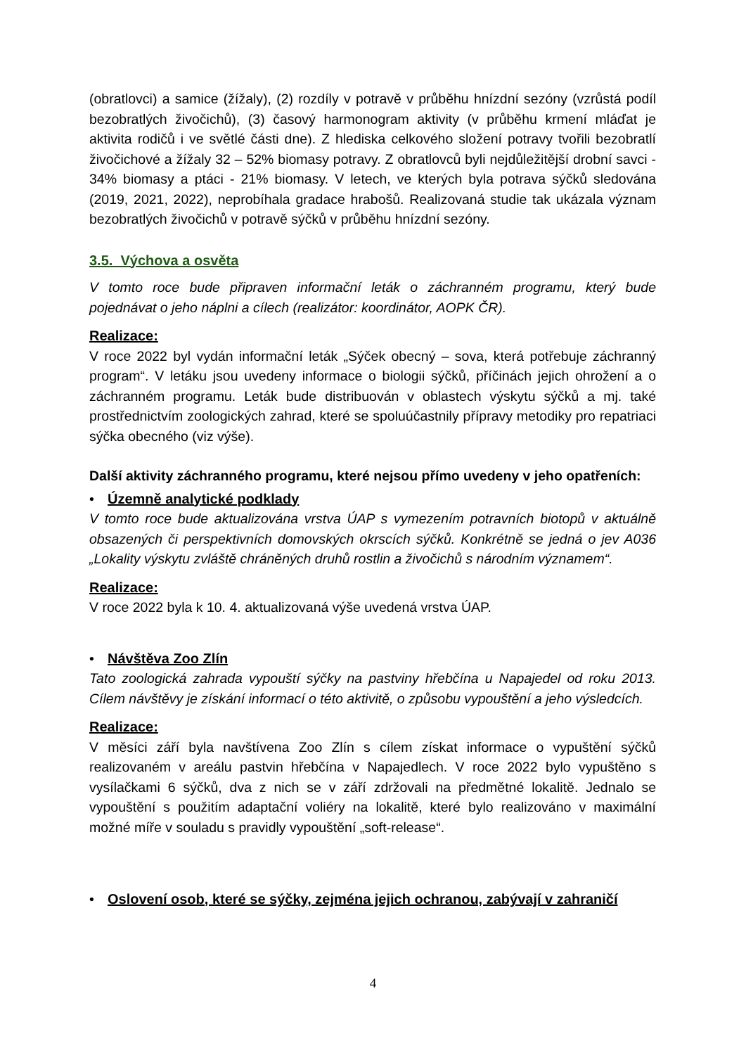(obratlovci) a samice (žížaly), (2) rozdíly v potravě v průběhu hnízdní sezóny (vzrůstá podíl bezobratlých živočichů), (3) časový harmonogram aktivity (v průběhu krmení mláďat je aktivita rodičů i ve světlé části dne). Z hlediska celkového složení potravy tvořili bezobratlí živočichové a žížaly 32 – 52% biomasy potravy. Z obratlovců byli nejdůležitější drobní savci - 34% biomasy a ptáci - 21% biomasy. V letech, ve kterých byla potrava sýčků sledována (2019, 2021, 2022), neprobíhala gradace hrabošů. Realizovaná studie tak ukázala význam bezobratlých živočichů v potravě sýčků v průběhu hnízdní sezóny.
3.5. Výchova a osvěta
V tomto roce bude připraven informační leták o záchranném programu, který bude pojednávat o jeho náplni a cílech (realizátor: koordinátor, AOPK ČR).
Realizace:
V roce 2022 byl vydán informační leták „Sýček obecný – sova, která potřebuje záchranný program“. V letáku jsou uvedeny informace o biologii sýčků, příčinách jejich ohrožení a o záchranném programu. Leták bude distribuován v oblastech výskytu sýčků a mj. také prostřednictvím zoologických zahrad, které se spoluúčastnily přípravy metodiky pro repatriaci sýčka obecného (viz výše).
Další aktivity záchranného programu, které nejsou přímo uvedeny v jeho opatřeních:
• Územně analytické podklady
V tomto roce bude aktualizována vrstva ÚAP s vymezením potravních biotopů v aktuálně obsazených či perspektivních domovských okrscích sýčků. Konkrétně se jedná o jev A036 „Lokality výskytu zvláště chráněných druhů rostlin a živočichů s národním významem“.
Realizace:
V roce 2022 byla k 10. 4. aktualizovaná výše uvedená vrstva ÚAP.
• Návštěva Zoo Zlín
Tato zoologická zahrada vypouští sýčky na pastviny hřebčína u Napajedel od roku 2013. Cílem návštěvy je získání informací o této aktivitě, o způsobu vypouštění a jeho výsledcích.
Realizace:
V měsíci září byla navštívena Zoo Zlín s cílem získat informace o vypuštění sýčků realizovaném v areálu pastvin hřebčína v Napajedlech. V roce 2022 bylo vypuštěno s vysílačkami 6 sýčků, dva z nich se v září zdržovali na předmětné lokalitě. Jednalo se vypouštění s použitím adaptační voliéry na lokalitě, které bylo realizováno v maximální možné míře v souladu s pravidly vypouštění „soft-release“.
• Oslovení osob, které se sýčky, zejména jejich ochranou, zabývají v zahraničí
4